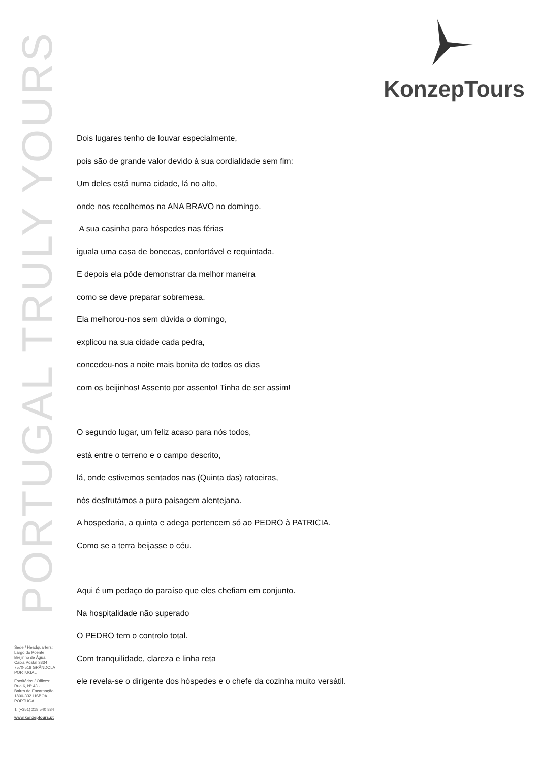PORTUGAL TRULY YOURS
KonzepTours
Dois lugares tenho de louvar especialmente,
pois são de grande valor devido à sua cordialidade sem fim:
Um deles está numa cidade, lá no alto,
onde nos recolhemos na ANA BRAVO no domingo.
A sua casinha para hóspedes nas férias
iguala uma casa de bonecas, confortável e requintada.
E depois ela pôde demonstrar da melhor maneira
como se deve preparar sobremesa.
Ela melhorou-nos sem dúvida o domingo,
explicou na sua cidade cada pedra,
concedeu-nos a noite mais bonita de todos os dias
com os beijinhos! Assento por assento! Tinha de ser assim!
O segundo lugar, um feliz acaso para nós todos,
está entre o terreno e o campo descrito,
lá, onde estivemos sentados nas (Quinta das) ratoeiras,
nós desfrutámos a pura paisagem alentejana.
A hospedaria, a quinta e adega pertencem só ao PEDRO à PATRICIA.
Como se a terra beijasse o céu.
Aqui é um pedaço do paraíso que eles chefiam em conjunto.
Na hospitalidade não superado
O PEDRO tem o controlo total.
Com tranquilidade, clareza e linha reta
ele revela-se o dirigente dos hóspedes e o chefe da cozinha muito versátil.
Sede / Headquarters:
Largo do Poente
Brejinho de Água
Caixa Postal 3834
7570-516 GRÂNDOLA
PORTUGAL
Escritórios / Offices:
Rua 6, Nº 43 -
Bairro da Encarnação
1800-332 LISBOA
PORTUGAL
T. (+351) 218 540 834
www.konzeptours.pt